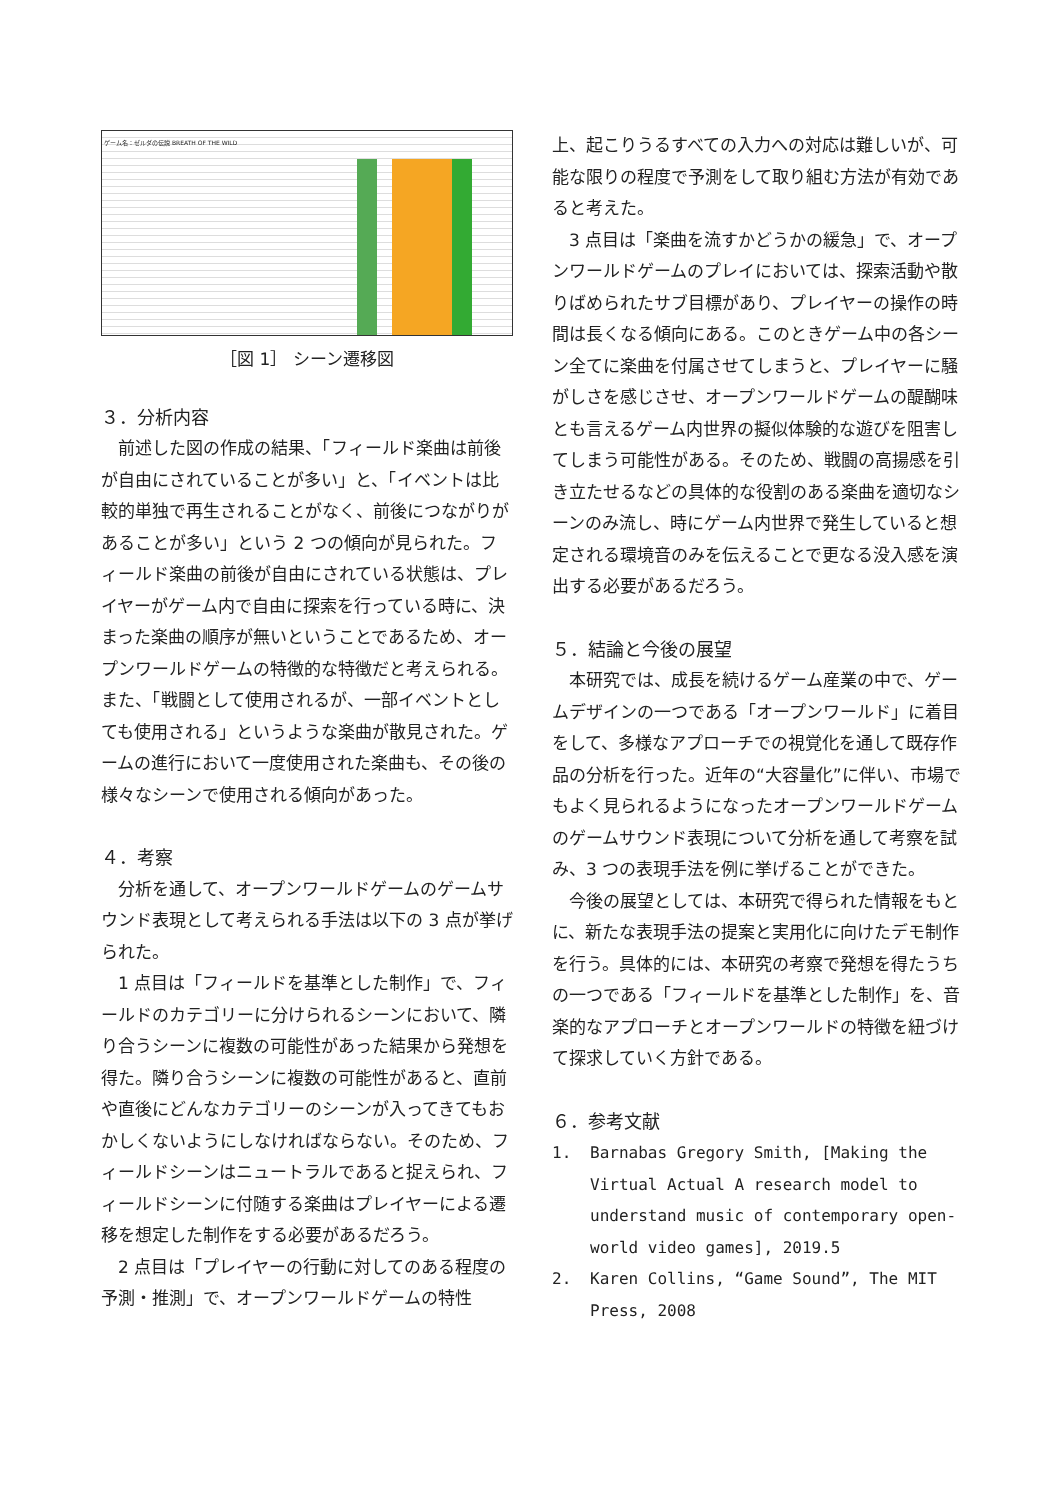ゲーム名：ゼルダの伝説 BREATH OF THE WILD
［図 1］ シーン遷移図
３．分析内容
前述した図の作成の結果、「フィールド楽曲は前後が自由にされていることが多い」と、「イベントは比較的単独で再生されることがなく、前後につながりがあることが多い」という 2 つの傾向が見られた。フィールド楽曲の前後が自由にされている状態は、プレイヤーがゲーム内で自由に探索を行っている時に、決まった楽曲の順序が無いということであるため、オープンワールドゲームの特徴的な特徴だと考えられる。また、「戦闘として使用されるが、一部イベントとしても使用される」というような楽曲が散見された。ゲームの進行において一度使用された楽曲も、その後の様々なシーンで使用される傾向があった。
４．考察
分析を通して、オープンワールドゲームのゲームサウンド表現として考えられる手法は以下の 3 点が挙げられた。
1 点目は「フィールドを基準とした制作」で、フィールドのカテゴリーに分けられるシーンにおいて、隣り合うシーンに複数の可能性があった結果から発想を得た。隣り合うシーンに複数の可能性があると、直前や直後にどんなカテゴリーのシーンが入ってきてもおかしくないようにしなければならない。そのため、フィールドシーンはニュートラルであると捉えられ、フィールドシーンに付随する楽曲はプレイヤーによる遷移を想定した制作をする必要があるだろう。
2 点目は「プレイヤーの行動に対してのある程度の予測・推測」で、オープンワールドゲームの特性
上、起こりうるすべての入力への対応は難しいが、可能な限りの程度で予測をして取り組む方法が有効であると考えた。
3 点目は「楽曲を流すかどうかの緩急」で、オープンワールドゲームのプレイにおいては、探索活動や散りばめられたサブ目標があり、プレイヤーの操作の時間は長くなる傾向にある。このときゲーム中の各シーン全てに楽曲を付属させてしまうと、プレイヤーに騒がしさを感じさせ、オープンワールドゲームの醍醐味とも言えるゲーム内世界の擬似体験的な遊びを阻害してしまう可能性がある。そのため、戦闘の高揚感を引き立たせるなどの具体的な役割のある楽曲を適切なシーンのみ流し、時にゲーム内世界で発生していると想定される環境音のみを伝えることで更なる没入感を演出する必要があるだろう。
５．結論と今後の展望
本研究では、成長を続けるゲーム産業の中で、ゲームデザインの一つである「オープンワールド」に着目をして、多様なアプローチでの視覚化を通して既存作品の分析を行った。近年の“大容量化”に伴い、市場でもよく見られるようになったオープンワールドゲームのゲームサウンド表現について分析を通して考察を試み、3 つの表現手法を例に挙げることができた。
今後の展望としては、本研究で得られた情報をもとに、新たな表現手法の提案と実用化に向けたデモ制作を行う。具体的には、本研究の考察で発想を得たうちの一つである「フィールドを基準とした制作」を、音楽的なアプローチとオープンワールドの特徴を紐づけて探求していく方針である。
６．参考文献
1. Barnabas Gregory Smith, [Making the Virtual Actual A research model to understand music of contemporary open-world video games], 2019.5
2. Karen Collins, “Game Sound”, The MIT Press, 2008